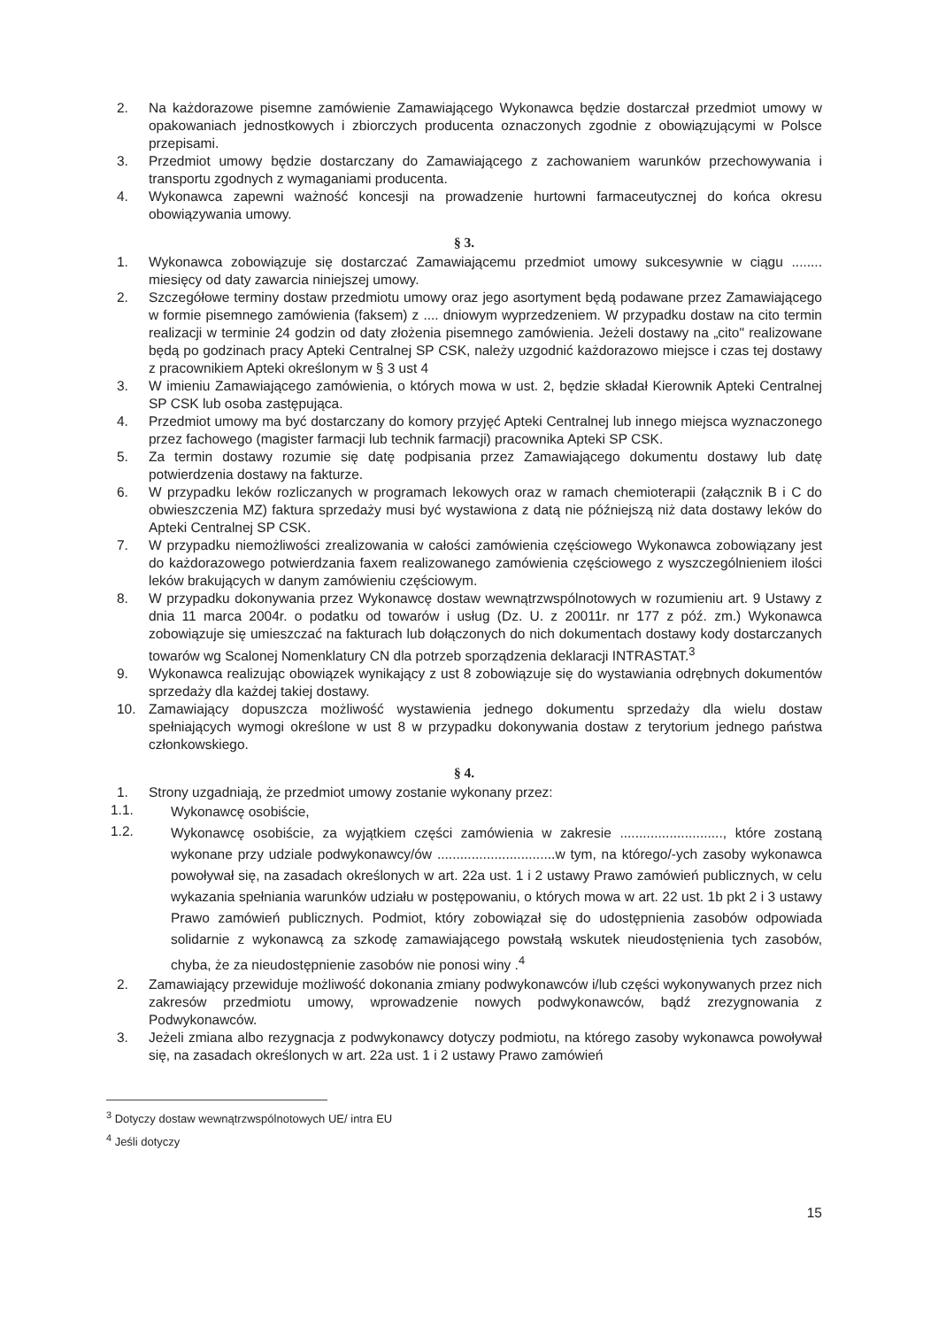2. Na każdorazowe pisemne zamówienie Zamawiającego Wykonawca będzie dostarczał przedmiot umowy w opakowaniach jednostkowych i zbiorczych producenta oznaczonych zgodnie z obowiązującymi w Polsce przepisami.
3. Przedmiot umowy będzie dostarczany do Zamawiającego z zachowaniem warunków przechowywania i transportu zgodnych z wymaganiami producenta.
4. Wykonawca zapewni ważność koncesji na prowadzenie hurtowni farmaceutycznej do końca okresu obowiązywania umowy.
§ 3.
1. Wykonawca zobowiązuje się dostarczać Zamawiającemu przedmiot umowy sukcesywnie w ciągu ........ miesięcy od daty zawarcia niniejszej umowy.
2. Szczegółowe terminy dostaw przedmiotu umowy oraz jego asortyment będą podawane przez Zamawiającego w formie pisemnego zamówienia (faksem) z .... dniowym wyprzedzeniem. W przypadku dostaw na cito termin realizacji w terminie 24 godzin od daty złożenia pisemnego zamówienia. Jeżeli dostawy na „cito" realizowane będą po godzinach pracy Apteki Centralnej SP CSK, należy uzgodnić każdorazowo miejsce i czas tej dostawy z pracownikiem Apteki określonym w § 3 ust 4
3. W imieniu Zamawiającego zamówienia, o których mowa w ust. 2, będzie składał Kierownik Apteki Centralnej SP CSK lub osoba zastępująca.
4. Przedmiot umowy ma być dostarczany do komory przyjęć Apteki Centralnej lub innego miejsca wyznaczonego przez fachowego (magister farmacji lub technik farmacji) pracownika Apteki SP CSK.
5. Za termin dostawy rozumie się datę podpisania przez Zamawiającego dokumentu dostawy lub datę potwierdzenia dostawy na fakturze.
6. W przypadku leków rozliczanych w programach lekowych oraz w ramach chemioterapii (załącznik B i C do obwieszczenia MZ) faktura sprzedaży musi być wystawiona z datą nie późniejszą niż data dostawy leków do Apteki Centralnej SP CSK.
7. W przypadku niemożliwości zrealizowania w całości zamówienia częściowego Wykonawca zobowiązany jest do każdorazowego potwierdzania faxem realizowanego zamówienia częściowego z wyszczególnieniem ilości leków brakujących w danym zamówieniu częściowym.
8. W przypadku dokonywania przez Wykonawcę dostaw wewnątrzwspólnotowych w rozumieniu art. 9 Ustawy z dnia 11 marca 2004r. o podatku od towarów i usług (Dz. U. z 20011r. nr 177 z póź. zm.) Wykonawca zobowiązuje się umieszczać na fakturach lub dołączonych do nich dokumentach dostawy kody dostarczanych towarów wg Scalonej Nomenklatury CN dla potrzeb sporządzenia deklaracji INTRASTAT.<sup>3</sup>
9. Wykonawca realizując obowiązek wynikający z ust 8 zobowiązuje się do wystawiania odrębnych dokumentów sprzedaży dla każdej takiej dostawy.
10. Zamawiający dopuszcza możliwość wystawienia jednego dokumentu sprzedaży dla wielu dostaw spełniających wymogi określone w ust 8 w przypadku dokonywania dostaw z terytorium jednego państwa członkowskiego.
§ 4.
1. Strony uzgadniają, że przedmiot umowy zostanie wykonany przez:
1.1. Wykonawcę osobiście,
1.2. Wykonawcę osobiście, za wyjątkiem części zamówienia w zakresie ..........................., które zostaną wykonane przy udziale podwykonawcy/ów ...............................w tym, na którego/-ych zasoby wykonawca powoływał się, na zasadach określonych w art. 22a ust. 1 i 2 ustawy Prawo zamówień publicznych, w celu wykazania spełniania warunków udziału w postępowaniu, o których mowa w art. 22 ust. 1b pkt 2 i 3 ustawy Prawo zamówień publicznych. Podmiot, który zobowiązał się do udostępnienia zasobów odpowiada solidarnie z wykonawcą za szkodę zamawiającego powstałą wskutek nieudostęnienia tych zasobów, chyba, że za nieudostępnienie zasobów nie ponosi winy .<sup>4</sup>
2. Zamawiający przewiduje możliwość dokonania zmiany podwykonawców i/lub części wykonywanych przez nich zakresów przedmiotu umowy, wprowadzenie nowych podwykonawców, bądź zrezygnowania z Podwykonawców.
3. Jeżeli zmiana albo rezygnacja z podwykonawcy dotyczy podmiotu, na którego zasoby wykonawca powoływał się, na zasadach określonych w art. 22a ust. 1 i 2 ustawy Prawo zamówień
<sup>3</sup> Dotyczy dostaw wewnątrzwspólnotowych UE/ intra EU
<sup>4</sup> Jeśli dotyczy
15